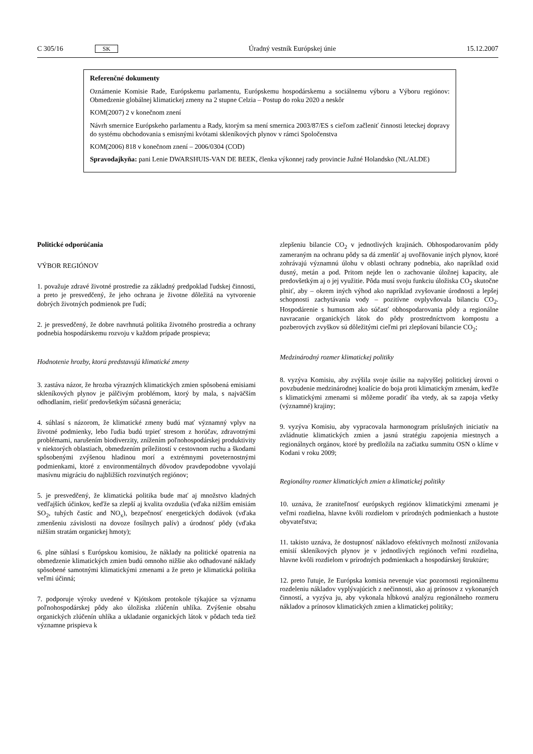C 305/16 SK Úradný vestník Európskej únie 15.12.2007
Referenčné dokumenty
Oznámenie Komisie Rade, Európskemu parlamentu, Európskemu hospodárskemu a sociálnemu výboru a Výboru regiónov: Obmedzenie globálnej klimatickej zmeny na 2 stupne Celzia – Postup do roku 2020 a neskôr
KOM(2007) 2 v konečnom znení
Návrh smernice Európskeho parlamentu a Rady, ktorým sa mení smernica 2003/87/ES s cieľom začleniť činnosti leteckej dopravy do systému obchodovania s emisnými kvótami skleníkových plynov v rámci Spoločenstva
KOM(2006) 818 v konečnom znení – 2006/0304 (COD)
Spravodajkyňa: pani Lenie DWARSHUIS-VAN DE BEEK, členka výkonnej rady provincie Južné Holandsko (NL/ALDE)
Politické odporúčania
VÝBOR REGIÓNOV
1. považuje zdravé životné prostredie za základný predpoklad ľudskej činnosti, a preto je presvedčený, že jeho ochrana je životne dôležitá na vytvorenie dobrých životných podmienok pre ľudí;
2. je presvedčený, že dobre navrhnutá politika životného prostredia a ochrany podnebia hospodárskemu rozvoju v každom prípade prospieva;
Hodnotenie hrozby, ktorú predstavujú klimatické zmeny
3. zastáva názor, že hrozba výrazných klimatických zmien spôsobená emisiami skleníkových plynov je pálčivým problémom, ktorý by mala, s najväčším odhodlaním, riešiť predovšetkým súčasná generácia;
4. súhlasí s názorom, že klimatické zmeny budú mať významný vplyv na životné podmienky, lebo ľudia budú trpieť stresom z horúčav, zdravotnými problémami, narušením biodiverzity, znížením poľnohospodárskej produktivity v niektorých oblastiach, obmedzením príležitostí v cestovnom ruchu a škodami spôsobenými zvýšenou hladinou morí a extrémnymi poveternostnými podmienkami, ktoré z environmentálnych dôvodov pravdepodobne vyvolajú masívnu migráciu do najbližších rozvinutých regiónov;
5. je presvedčený, že klimatická politika bude mať aj množstvo kladných vedľajších účinkov, keďže sa zlepší aj kvalita ovzdušia (vďaka nižším emisiám SO<sub>2</sub>, tuhých častíc and NO<sub>x</sub>), bezpečnosť energetických dodávok (vďaka zmenšeniu závislosti na dovoze fosílnych palív) a úrodnosť pôdy (vďaka nižším stratám organickej hmoty);
6. plne súhlasí s Európskou komisiou, že náklady na politické opatrenia na obmedzenie klimatických zmien budú omnoho nižšie ako odhadované náklady spôsobené samotnými klimatickými zmenami a že preto je klimatická politika veľmi účinná;
7. podporuje výroky uvedené v Kjótskom protokole týkajúce sa významu poľnohospodárskej pôdy ako úložiska zlúčenín uhlíka. Zvýšenie obsahu organických zlúčenín uhlíka a ukladanie organických látok v pôdach teda tiež významne prispieva k
zlepšeniu bilancie CO<sub>2</sub> v jednotlivých krajinách. Obhospodarovaním pôdy zameraným na ochranu pôdy sa dá zmenšiť aj uvoľňovanie iných plynov, ktoré zohrávajú významnú úlohu v oblasti ochrany podnebia, ako napríklad oxid dusný, metán a pod. Pritom nejde len o zachovanie úložnej kapacity, ale predovšetkým aj o jej využitie. Pôda musí svoju funkciu úložiska CO<sub>2</sub> skutočne plniť, aby – okrem iných výhod ako napríklad zvyšovanie úrodnosti a lepšej schopnosti zachytávania vody – pozitívne ovplyvňovala bilanciu CO<sub>2</sub>. Hospodárenie s humusom ako súčasť obhospodarovania pôdy a regionálne navracanie organických látok do pôdy prostredníctvom kompostu a pozberových zvyškov sú dôležitými cieľmi pri zlepšovaní bilancie CO<sub>2</sub>;
Medzinárodný rozmer klimatickej politiky
8. vyzýva Komisiu, aby zvýšila svoje úsilie na najvyššej politickej úrovni o povzbudenie medzinárodnej koalície do boja proti klimatickým zmenám, keďže s klimatickými zmenami si môžeme poradiť iba vtedy, ak sa zapoja všetky (významné) krajiny;
9. vyzýva Komisiu, aby vypracovala harmonogram príslušných iniciatív na zvládnutie klimatických zmien a jasnú stratégiu zapojenia miestnych a regionálnych orgánov, ktoré by predložila na začiatku summitu OSN o klíme v Kodani v roku 2009;
Regionálny rozmer klimatických zmien a klimatickej politiky
10. uznáva, že zraniteľnosť európskych regiónov klimatickými zmenami je veľmi rozdielna, hlavne kvôli rozdielom v prírodných podmienkach a hustote obyvateľstva;
11. takisto uznáva, že dostupnosť nákladovo efektívnych možností znižovania emisií skleníkových plynov je v jednotlivých regiónoch veľmi rozdielna, hlavne kvôli rozdielom v prírodných podmienkach a hospodárskej štruktúre;
12. preto ľutuje, že Európska komisia nevenuje viac pozornosti regionálnemu rozdeleniu nákladov vyplývajúcich z nečinnosti, ako aj prínosov z vykonaných činností, a vyzýva ju, aby vykonala hĺbkovú analýzu regionálneho rozmeru nákladov a prínosov klimatických zmien a klimatickej politiky;